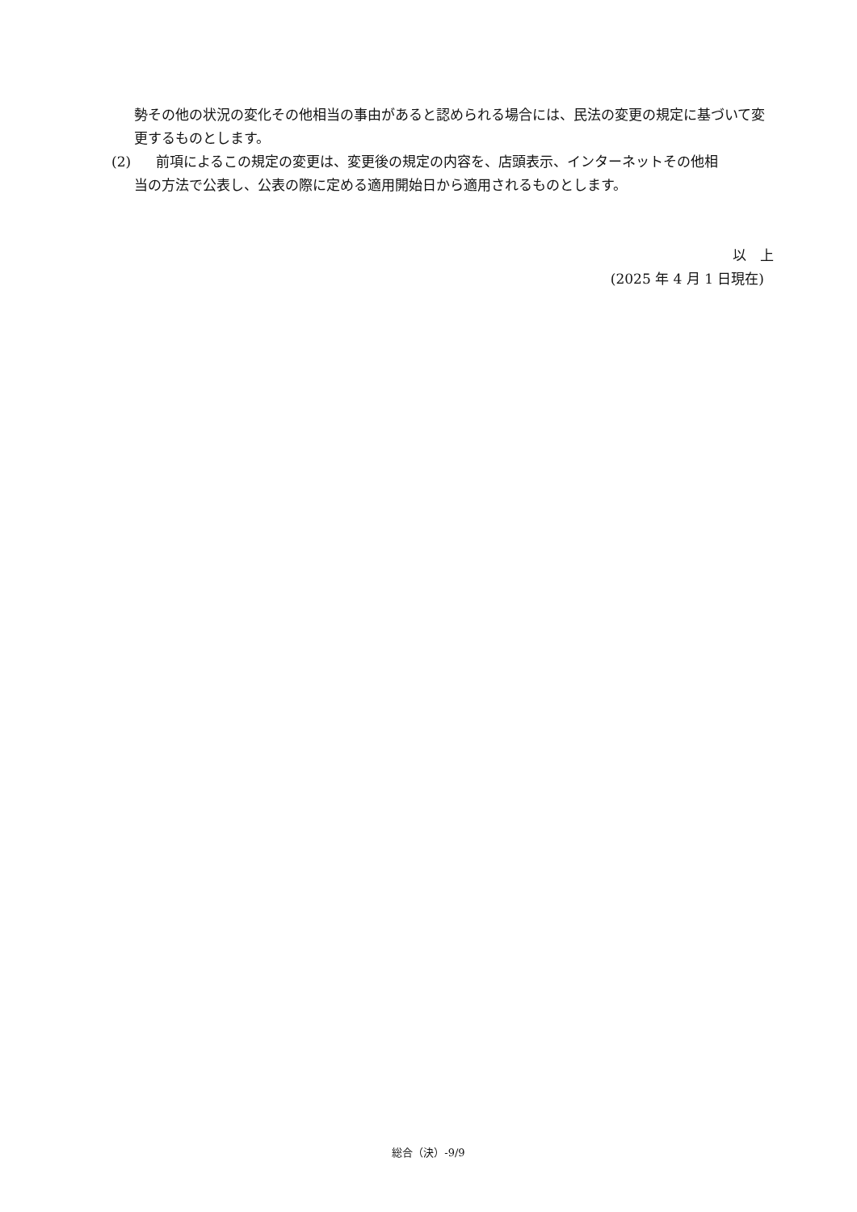勢その他の状況の変化その他相当の事由があると認められる場合には、民法の変更の規定に基づいて変更するものとします。
(2) 前項によるこの規定の変更は、変更後の規定の内容を、店頭表示、インターネットその他相
当の方法で公表し、公表の際に定める適用開始日から適用されるものとします。
以　上
(2025 年 4 月 1 日現在)
総合（決）-9/9